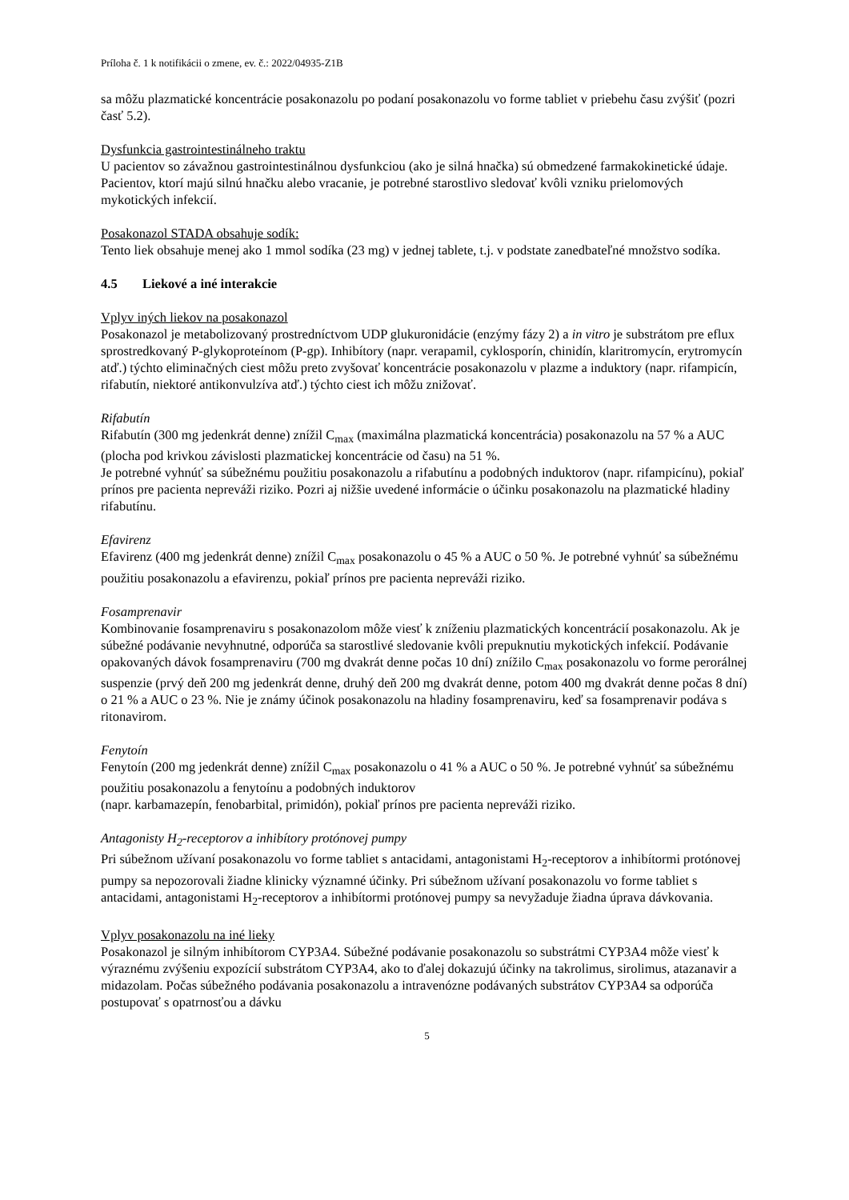Príloha č. 1 k notifikácii o zmene, ev. č.: 2022/04935-Z1B
sa môžu plazmatické koncentrácie posakonazolu po podaní posakonazolu vo forme tabliet v priebehu času zvýšiť (pozri časť 5.2).
Dysfunkcia gastrointestinálneho traktu
U pacientov so závažnou gastrointestinálnou dysfunkciou (ako je silná hnačka) sú obmedzené farmakokinetické údaje. Pacientov, ktorí majú silnú hnačku alebo vracanie, je potrebné starostlivo sledovať kvôli vzniku prielomových mykotických infekcií.
Posakonazol STADA obsahuje sodík:
Tento liek obsahuje menej ako 1 mmol sodíka (23 mg) v jednej tablete, t.j. v podstate zanedbateľné množstvo sodíka.
4.5 Liekové a iné interakcie
Vplyv iných liekov na posakonazol
Posakonazol je metabolizovaný prostredníctvom UDP glukuronidácie (enzýmy fázy 2) a in vitro je substrátom pre eflux sprostredkovaný P-glykoproteínom (P-gp). Inhibítory (napr. verapamil, cyklosporín, chinidín, klaritromycín, erytromycín atď.) týchto eliminačných ciest môžu preto zvyšovať koncentrácie posakonazolu v plazme a induktory (napr. rifampicín, rifabutín, niektoré antikonvulzíva atď.) týchto ciest ich môžu znižovať.
Rifabutín
Rifabutín (300 mg jedenkrát denne) znížil C<sub>max</sub> (maximálna plazmatická koncentrácia) posakonazolu na 57 % a AUC (plocha pod krivkou závislosti plazmatickej koncentrácie od času) na 51 %.
Je potrebné vyhnúť sa súbežnému použitiu posakonazolu a rifabutínu a podobných induktorov (napr. rifampicínu), pokiaľ prínos pre pacienta nepreváži riziko. Pozri aj nižšie uvedené informácie o účinku posakonazolu na plazmatické hladiny rifabutínu.
Efavirenz
Efavirenz (400 mg jedenkrát denne) znížil C<sub>max</sub> posakonazolu o 45 % a AUC o 50 %. Je potrebné vyhnúť sa súbežnému použitiu posakonazolu a efavirenzu, pokiaľ prínos pre pacienta nepreváži riziko.
Fosamprenavir
Kombinovanie fosamprenaviru s posakonazolom môže viesť k zníženiu plazmatických koncentrácií posakonazolu. Ak je súbežné podávanie nevyhnutné, odporúča sa starostlivé sledovanie kvôli prepuknutiu mykotických infekcií. Podávanie opakovaných dávok fosamprenaviru (700 mg dvakrát denne počas 10 dní) znížilo C<sub>max</sub> posakonazolu vo forme perorálnej suspenzie (prvý deň 200 mg jedenkrát denne, druhý deň 200 mg dvakrát denne, potom 400 mg dvakrát denne počas 8 dní) o 21 % a AUC o 23 %. Nie je známy účinok posakonazolu na hladiny fosamprenaviru, keď sa fosamprenavir podáva s ritonavirom.
Fenytoín
Fenytoín (200 mg jedenkrát denne) znížil C<sub>max</sub> posakonazolu o 41 % a AUC o 50 %. Je potrebné vyhnúť sa súbežnému použitiu posakonazolu a fenytoínu a podobných induktorov
(napr. karbamazepín, fenobarbital, primidón), pokiaľ prínos pre pacienta nepreváži riziko.
Antagonisty H<sub>2</sub>-receptorov a inhibítory protónovej pumpy
Pri súbežnom užívaní posakonazolu vo forme tabliet s antacidami, antagonistami H<sub>2</sub>-receptorov a inhibítormi protónovej pumpy sa nepozorovali žiadne klinicky významné účinky. Pri súbežnom užívaní posakonazolu vo forme tabliet s antacidami, antagonistami H<sub>2</sub>-receptorov a inhibítormi protónovej pumpy sa nevyžaduje žiadna úprava dávkovania.
Vplyv posakonazolu na iné lieky
Posakonazol je silným inhibítorom CYP3A4. Súbežné podávanie posakonazolu so substrátmi CYP3A4 môže viesť k výraznému zvýšeniu expozícií substrátom CYP3A4, ako to ďalej dokazujú účinky na takrolimus, sirolimus, atazanavir a midazolam. Počas súbežného podávania posakonazolu a intravenózne podávaných substrátov CYP3A4 sa odporúča postupovať s opatrnosťou a dávku
5